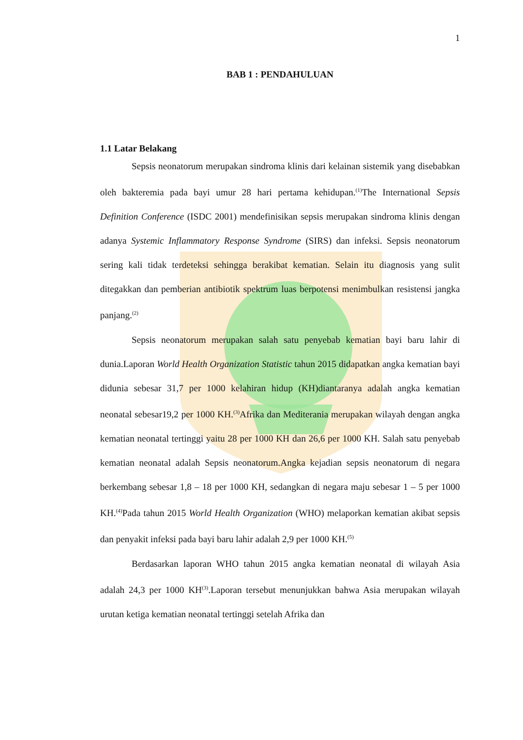1
BAB 1 : PENDAHULUAN
1.1 Latar Belakang
Sepsis neonatorum merupakan sindroma klinis dari kelainan sistemik yang disebabkan oleh bakteremia pada bayi umur 28 hari pertama kehidupan.<sup>(1)</sup>The International Sepsis Definition Conference (ISDC 2001) mendefinisikan sepsis merupakan sindroma klinis dengan adanya Systemic Inflammatory Response Syndrome (SIRS) dan infeksi. Sepsis neonatorum sering kali tidak terdeteksi sehingga berakibat kematian. Selain itu diagnosis yang sulit ditegakkan dan pemberian antibiotik spektrum luas berpotensi menimbulkan resistensi jangka panjang.<sup>(2)</sup>
Sepsis neonatorum merupakan salah satu penyebab kematian bayi baru lahir di dunia.Laporan World Health Organization Statistic tahun 2015 didapatkan angka kematian bayi didunia sebesar 31,7 per 1000 kelahiran hidup (KH)diantaranya adalah angka kematian neonatal sebesar19,2 per 1000 KH.<sup>(3)</sup>Afrika dan Mediterania merupakan wilayah dengan angka kematian neonatal tertinggi yaitu 28 per 1000 KH dan 26,6 per 1000 KH. Salah satu penyebab kematian neonatal adalah Sepsis neonatorum.Angka kejadian sepsis neonatorum di negara berkembang sebesar 1,8 – 18 per 1000 KH, sedangkan di negara maju sebesar 1 – 5 per 1000 KH.<sup>(4)</sup>Pada tahun 2015 World Health Organization (WHO) melaporkan kematian akibat sepsis dan penyakit infeksi pada bayi baru lahir adalah 2,9 per 1000 KH.<sup>(5)</sup>
Berdasarkan laporan WHO tahun 2015 angka kematian neonatal di wilayah Asia adalah 24,3 per 1000 KH<sup>(3)</sup>.Laporan tersebut menunjukkan bahwa Asia merupakan wilayah urutan ketiga kematian neonatal tertinggi setelah Afrika dan